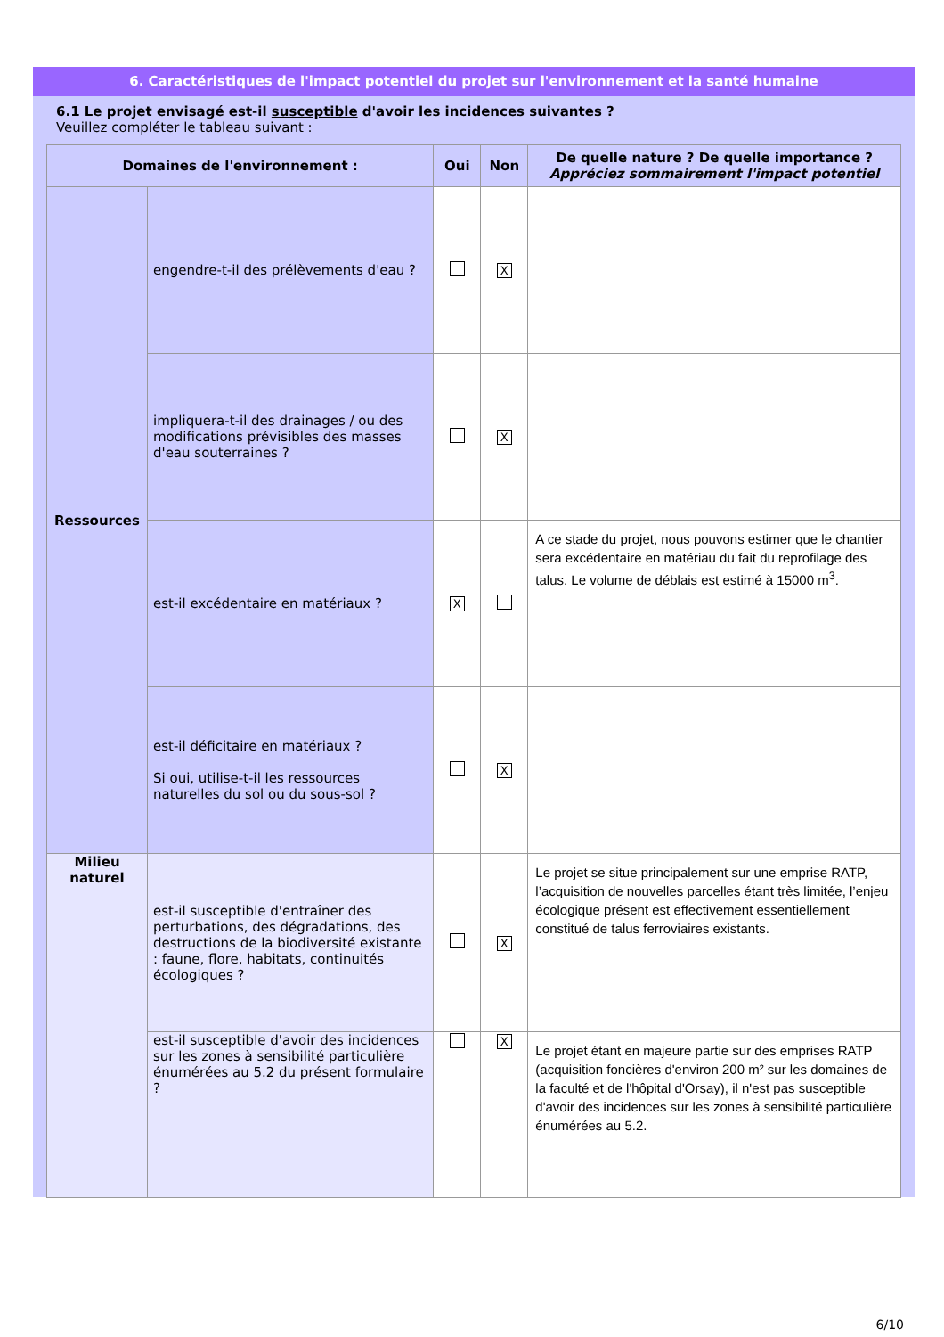6. Caractéristiques de l'impact potentiel du projet sur l'environnement et la santé humaine
6.1 Le projet envisagé est-il susceptible d'avoir les incidences suivantes ?
Veuillez compléter le tableau suivant :
| Domaines de l'environnement : | | Oui | Non | De quelle nature ? De quelle importance ? Appréciez sommairement l'impact potentiel |
| --- | --- | --- | --- | --- |
| Ressources | engendre-t-il des prélèvements d'eau ? | | X | |
| | impliquera-t-il des drainages / ou des modifications prévisibles des masses d'eau souterraines ? | | X | |
| | est-il excédentaire en matériaux ? | X | | A ce stade du projet, nous pouvons estimer que le chantier sera excédentaire en matériau du fait du reprofilage des talus. Le volume de déblais est estimé à 15000 m<sup>3</sup>. |
| | est-il déficitaire en matériaux ? Si oui, utilise-t-il les ressources naturelles du sol ou du sous-sol ? | | X | |
| Milieu naturel | est-il susceptible d'entraîner des perturbations, des dégradations, des destructions de la biodiversité existante : faune, flore, habitats, continuités écologiques ? | | X | Le projet se situe principalement sur une emprise RATP, l’acquisition de nouvelles parcelles étant très limitée, l’enjeu écologique présent est effectivement essentiellement constitué de talus ferroviaires existants. |
| | est-il susceptible d'avoir des incidences sur les zones à sensibilité particulière énumérées au 5.2 du présent formulaire ? | | X | Le projet étant en majeure partie sur des emprises RATP (acquisition foncières d'environ 200 m² sur les domaines de la faculté et de l'hôpital d'Orsay), il n'est pas susceptible d'avoir des incidences sur les zones à sensibilité particulière énumérées au 5.2. |
6/10